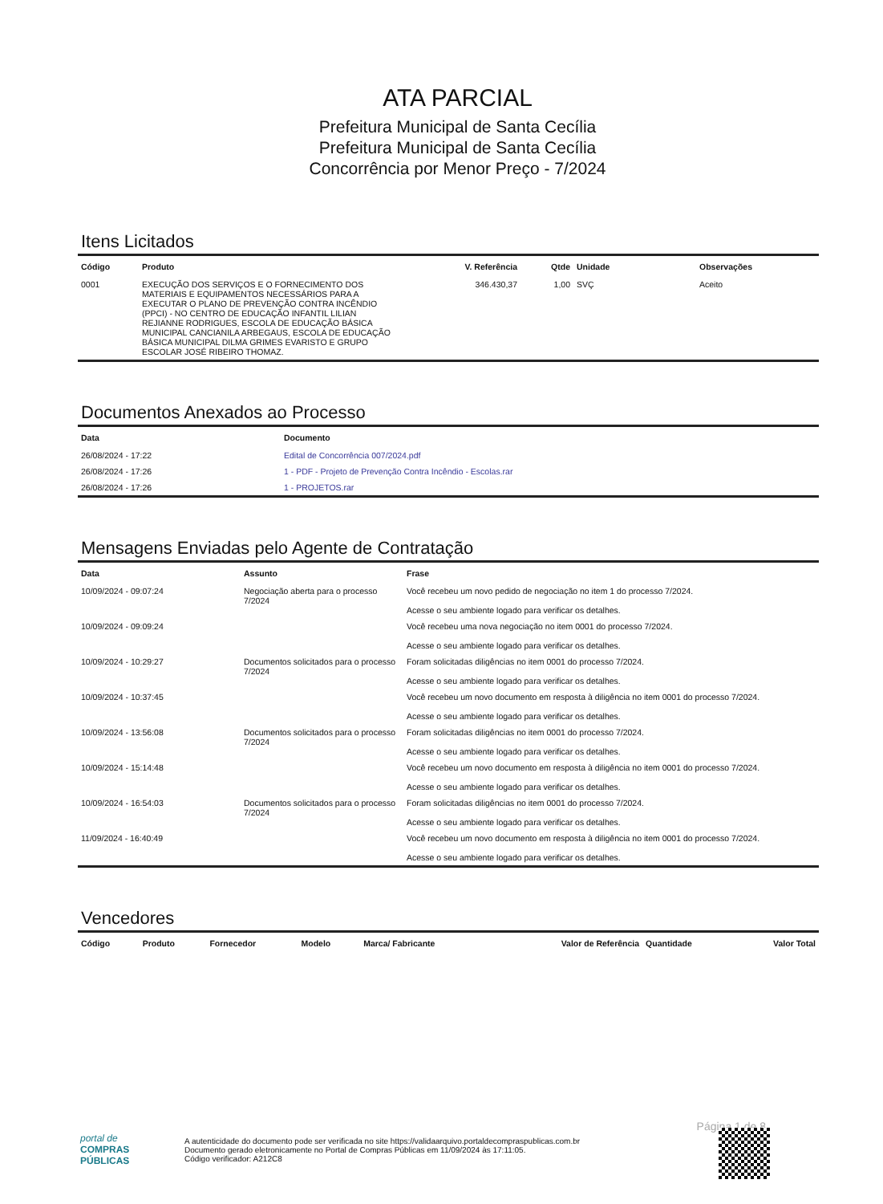ATA PARCIAL
Prefeitura Municipal de Santa Cecília
Prefeitura Municipal de Santa Cecília
Concorrência por Menor Preço - 7/2024
Itens Licitados
| Código | Produto | V. Referência | Qtde | Unidade | Observações |
| --- | --- | --- | --- | --- | --- |
| 0001 | EXECUÇÃO DOS SERVIÇOS E O FORNECIMENTO DOS MATERIAIS E EQUIPAMENTOS NECESSÁRIOS PARA A EXECUTAR O PLANO DE PREVENÇÃO CONTRA INCÊNDIO (PPCI) - NO CENTRO DE EDUCAÇÃO INFANTIL LILIAN REJIANNE RODRIGUES, ESCOLA DE EDUCAÇÃO BÁSICA MUNICIPAL CANCIANILA ARBEGAUS, ESCOLA DE EDUCAÇÃO BÁSICA MUNICIPAL DILMA GRIMES EVARISTO E GRUPO ESCOLAR JOSÉ RIBEIRO THOMAZ. | 346.430,37 | 1,00 | SVÇ | Aceito |
Documentos Anexados ao Processo
| Data | Documento |
| --- | --- |
| 26/08/2024 - 17:22 | Edital de Concorrência 007/2024.pdf |
| 26/08/2024 - 17:26 | 1 - PDF - Projeto de Prevenção Contra Incêndio - Escolas.rar |
| 26/08/2024 - 17:26 | 1 - PROJETOS.rar |
Mensagens Enviadas pelo Agente de Contratação
| Data | Assunto | Frase |
| --- | --- | --- |
| 10/09/2024 - 09:07:24 | Negociação aberta para o processo 7/2024 | Você recebeu um novo pedido de negociação no item 1 do processo 7/2024. Acesse o seu ambiente logado para verificar os detalhes. |
| 10/09/2024 - 09:09:24 | | Você recebeu uma nova negociação no item 0001 do processo 7/2024. Acesse o seu ambiente logado para verificar os detalhes. |
| 10/09/2024 - 10:29:27 | Documentos solicitados para o processo 7/2024 | Foram solicitadas diligências no item 0001 do processo 7/2024. Acesse o seu ambiente logado para verificar os detalhes. |
| 10/09/2024 - 10:37:45 | | Você recebeu um novo documento em resposta à diligência no item 0001 do processo 7/2024. Acesse o seu ambiente logado para verificar os detalhes. |
| 10/09/2024 - 13:56:08 | Documentos solicitados para o processo 7/2024 | Foram solicitadas diligências no item 0001 do processo 7/2024. Acesse o seu ambiente logado para verificar os detalhes. |
| 10/09/2024 - 15:14:48 | | Você recebeu um novo documento em resposta à diligência no item 0001 do processo 7/2024. Acesse o seu ambiente logado para verificar os detalhes. |
| 10/09/2024 - 16:54:03 | Documentos solicitados para o processo 7/2024 | Foram solicitadas diligências no item 0001 do processo 7/2024. Acesse o seu ambiente logado para verificar os detalhes. |
| 11/09/2024 - 16:40:49 | | Você recebeu um novo documento em resposta à diligência no item 0001 do processo 7/2024. Acesse o seu ambiente logado para verificar os detalhes. |
Vencedores
| Código | Produto | Fornecedor | Modelo | Marca/ Fabricante | Valor de Referência | Quantidade | Valor Total |
| --- | --- | --- | --- | --- | --- | --- | --- |
Página 1 de 8
portal de
COMPRAS
PÚBLICAS
A autenticidade do documento pode ser verificada no site https://validaarquivo.portaldecompraspublicas.com.br
Documento gerado eletronicamente no Portal de Compras Públicas em 11/09/2024 às 17:11:05.
Código verificador: A212C8